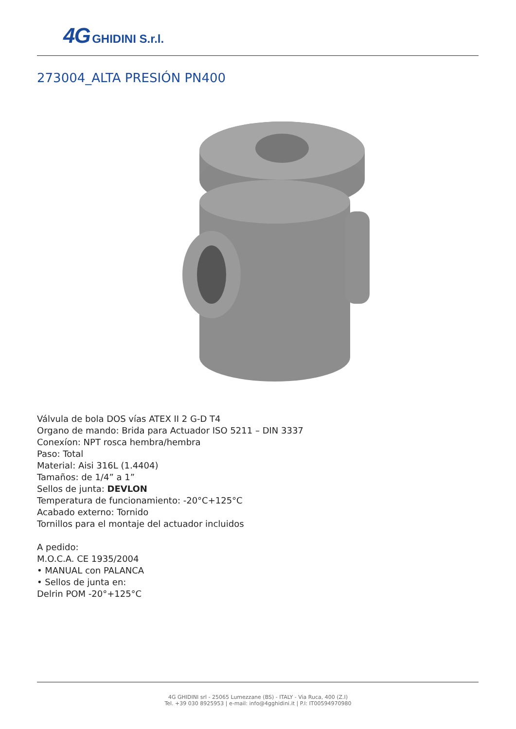4G GHIDINI S.r.l.
273004_ALTA PRESIÓN PN400
Válvula de bola DOS vías ATEX II 2 G-D T4
Organo de mando: Brida para Actuador ISO 5211 – DIN 3337
Conexíon: NPT rosca hembra/hembra
Paso: Total
Material: Aisi 316L (1.4404)
Tamaños: de 1/4” a 1”
Sellos de junta: DEVLON
Temperatura de funcionamiento: -20°C+125°C
Acabado externo: Tornido
Tornillos para el montaje del actuador incluidos
A pedido:
M.O.C.A. CE 1935/2004
• MANUAL con PALANCA
• Sellos de junta en:
Delrin POM -20°+125°C
4G GHIDINI srl - 25065 Lumezzane (BS) - ITALY - Via Ruca, 400 (Z.I)
Tel. +39 030 8925953 | e-mail: info@4gghidini.it | P.I: IT00594970980